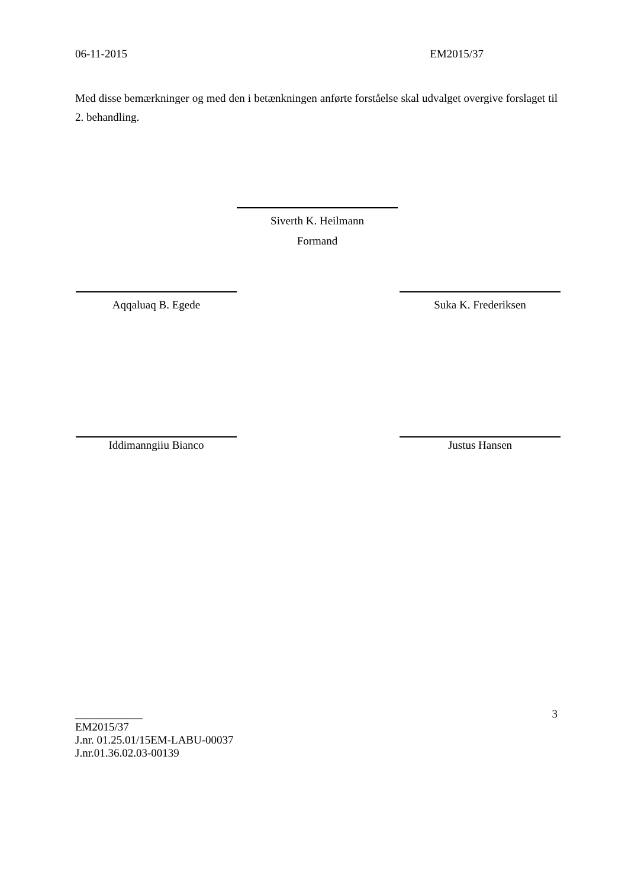06-11-2015 EM2015/37
Med disse bemærkninger og med den i betænkningen anførte forståelse skal udvalget overgive forslaget til 2. behandling.
Siverth K. Heilmann
Formand
Aqqaluaq B. Egede Suka K. Frederiksen
Iddimanngiiu Bianco Justus Hansen
____________ 3
EM2015/37
J.nr. 01.25.01/15EM-LABU-00037
J.nr.01.36.02.03-00139